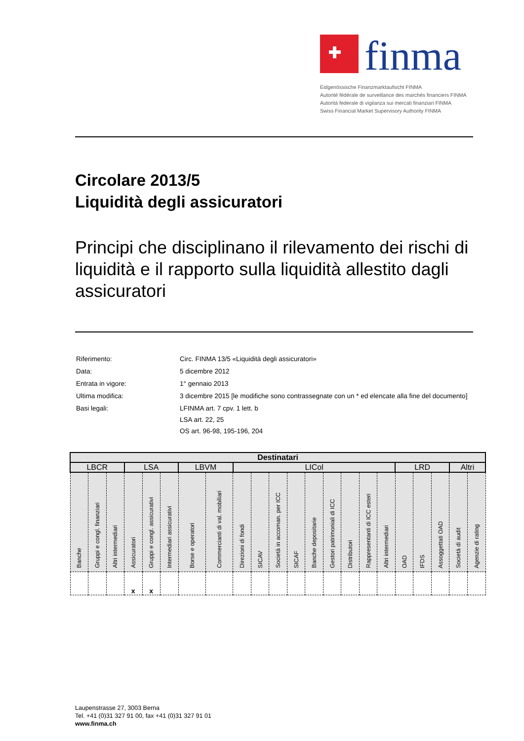finma
Eidgenössische Finanzmarktaufsicht FINMA
Autorité fédérale de surveillance des marchés financiers FINMA
Autorità federale di vigilanza sui mercati finanziari FINMA
Swiss Financial Market Supervisory Authority FINMA
Circolare 2013/5
Liquidità degli assicuratori
Principi che disciplinano il rilevamento dei rischi di liquidità e il rapporto sulla liquidità allestito dagli assicuratori
| Riferimento: | Circ. FINMA 13/5 «Liquidità degli assicuratori» |
| Data: | 5 dicembre 2012 |
| Entrata in vigore: | 1° gennaio 2013 |
| Ultima modifica: | 3 dicembre 2015 [le modifiche sono contrassegnate con un * ed elencate alla fine del documento] |
| Basi legali: | LFINMA art. 7 cpv. 1 lett. b LSA art. 22, 25 OS art. 96-98, 195-196, 204 |
| Destinatari | | | | | | | | | | | | | | | | | | | | | |
| --- | --- | --- | --- | --- | --- | --- | --- | --- | --- | --- | --- | --- | --- | --- | --- | --- | --- | --- | --- | --- | --- |
| LBCR | | | LSA | | | LBVM | | LICol | | | | | | | | | LRD | | | Altri | |
| Banche | Gruppi e congl. finanziari | Altri intermediari | Assicuratori | Gruppi e congl. assicurativi | Intermediari assicurativi | Borse e operatori | Commercianti di val. mobiliari | Direzioni di fondi | SICAV | Società in accoman. per ICC | SICAF | Banche depositarie | Gestori patrimoniali di ICC | Distributori | Rappresentanti di ICC esteri | Altri intermediari | OAD | IFDS | Assoggettati OAD | Società di audit | Agenzie di rating |
| | | | x | x | | | | | | | | | | | | | | | | | |
Laupenstrasse 27, 3003 Berna
Tel. +41 (0)31 327 91 00, fax +41 (0)31 327 91 01
www.finma.ch